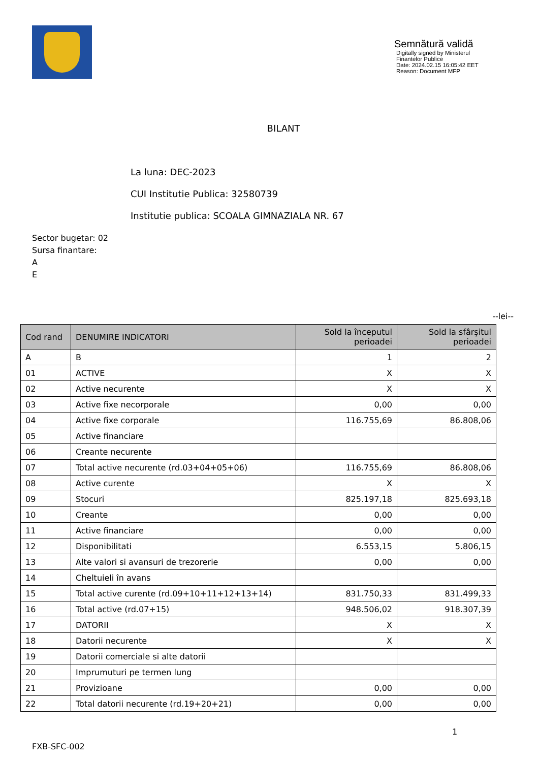Semnătură validă
Digitally signed by Ministerul Finantelor Publice
Date: 2024.02.15 16:05:42 EET
Reason: Document MFP
BILANT
La luna: DEC-2023
CUI Institutie Publica: 32580739
Institutie publica: SCOALA GIMNAZIALA NR. 67
Sector bugetar: 02
Sursa finantare:
A
E
--lei--
| Cod rand | DENUMIRE INDICATORI | Sold la începutul perioadei | Sold la sfârșitul perioadei |
| --- | --- | --- | --- |
| A | B | 1 | 2 |
| 01 | ACTIVE | X | X |
| 02 | Active necurente | X | X |
| 03 | Active fixe necorporale | 0,00 | 0,00 |
| 04 | Active fixe corporale | 116.755,69 | 86.808,06 |
| 05 | Active financiare | | |
| 06 | Creante necurente | | |
| 07 | Total active necurente (rd.03+04+05+06) | 116.755,69 | 86.808,06 |
| 08 | Active curente | X | X |
| 09 | Stocuri | 825.197,18 | 825.693,18 |
| 10 | Creante | 0,00 | 0,00 |
| 11 | Active financiare | 0,00 | 0,00 |
| 12 | Disponibilitati | 6.553,15 | 5.806,15 |
| 13 | Alte valori si avansuri de trezorerie | 0,00 | 0,00 |
| 14 | Cheltuieli în avans | | |
| 15 | Total active curente (rd.09+10+11+12+13+14) | 831.750,33 | 831.499,33 |
| 16 | Total active (rd.07+15) | 948.506,02 | 918.307,39 |
| 17 | DATORII | X | X |
| 18 | Datorii necurente | X | X |
| 19 | Datorii comerciale si alte datorii | | |
| 20 | Imprumuturi pe termen lung | | |
| 21 | Provizioane | 0,00 | 0,00 |
| 22 | Total datorii necurente (rd.19+20+21) | 0,00 | 0,00 |
1
FXB-SFC-002